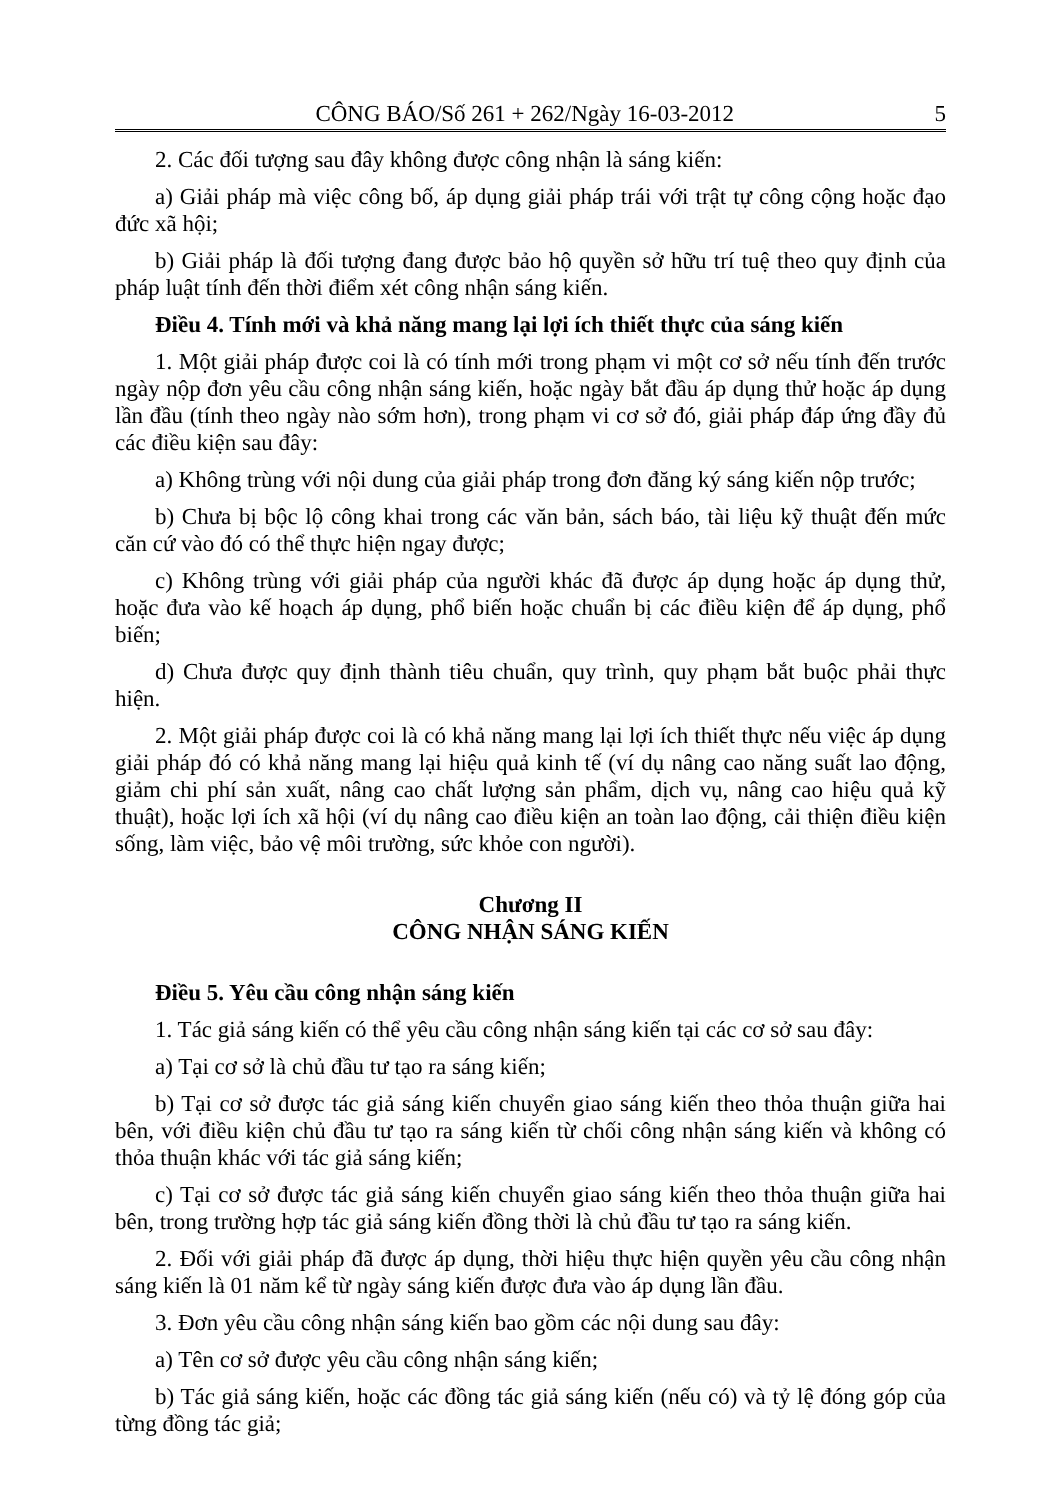CÔNG BÁO/Số 261 + 262/Ngày 16-03-2012 5
2. Các đối tượng sau đây không được công nhận là sáng kiến:
a) Giải pháp mà việc công bố, áp dụng giải pháp trái với trật tự công cộng hoặc đạo đức xã hội;
b) Giải pháp là đối tượng đang được bảo hộ quyền sở hữu trí tuệ theo quy định của pháp luật tính đến thời điểm xét công nhận sáng kiến.
Điều 4. Tính mới và khả năng mang lại lợi ích thiết thực của sáng kiến
1. Một giải pháp được coi là có tính mới trong phạm vi một cơ sở nếu tính đến trước ngày nộp đơn yêu cầu công nhận sáng kiến, hoặc ngày bắt đầu áp dụng thử hoặc áp dụng lần đầu (tính theo ngày nào sớm hơn), trong phạm vi cơ sở đó, giải pháp đáp ứng đầy đủ các điều kiện sau đây:
a) Không trùng với nội dung của giải pháp trong đơn đăng ký sáng kiến nộp trước;
b) Chưa bị bộc lộ công khai trong các văn bản, sách báo, tài liệu kỹ thuật đến mức căn cứ vào đó có thể thực hiện ngay được;
c) Không trùng với giải pháp của người khác đã được áp dụng hoặc áp dụng thử, hoặc đưa vào kế hoạch áp dụng, phổ biến hoặc chuẩn bị các điều kiện để áp dụng, phổ biến;
d) Chưa được quy định thành tiêu chuẩn, quy trình, quy phạm bắt buộc phải thực hiện.
2. Một giải pháp được coi là có khả năng mang lại lợi ích thiết thực nếu việc áp dụng giải pháp đó có khả năng mang lại hiệu quả kinh tế (ví dụ nâng cao năng suất lao động, giảm chi phí sản xuất, nâng cao chất lượng sản phẩm, dịch vụ, nâng cao hiệu quả kỹ thuật), hoặc lợi ích xã hội (ví dụ nâng cao điều kiện an toàn lao động, cải thiện điều kiện sống, làm việc, bảo vệ môi trường, sức khỏe con người).
Chương II
CÔNG NHẬN SÁNG KIẾN
Điều 5. Yêu cầu công nhận sáng kiến
1. Tác giả sáng kiến có thể yêu cầu công nhận sáng kiến tại các cơ sở sau đây:
a) Tại cơ sở là chủ đầu tư tạo ra sáng kiến;
b) Tại cơ sở được tác giả sáng kiến chuyển giao sáng kiến theo thỏa thuận giữa hai bên, với điều kiện chủ đầu tư tạo ra sáng kiến từ chối công nhận sáng kiến và không có thỏa thuận khác với tác giả sáng kiến;
c) Tại cơ sở được tác giả sáng kiến chuyển giao sáng kiến theo thỏa thuận giữa hai bên, trong trường hợp tác giả sáng kiến đồng thời là chủ đầu tư tạo ra sáng kiến.
2. Đối với giải pháp đã được áp dụng, thời hiệu thực hiện quyền yêu cầu công nhận sáng kiến là 01 năm kể từ ngày sáng kiến được đưa vào áp dụng lần đầu.
3. Đơn yêu cầu công nhận sáng kiến bao gồm các nội dung sau đây:
a) Tên cơ sở được yêu cầu công nhận sáng kiến;
b) Tác giả sáng kiến, hoặc các đồng tác giả sáng kiến (nếu có) và tỷ lệ đóng góp của từng đồng tác giả;